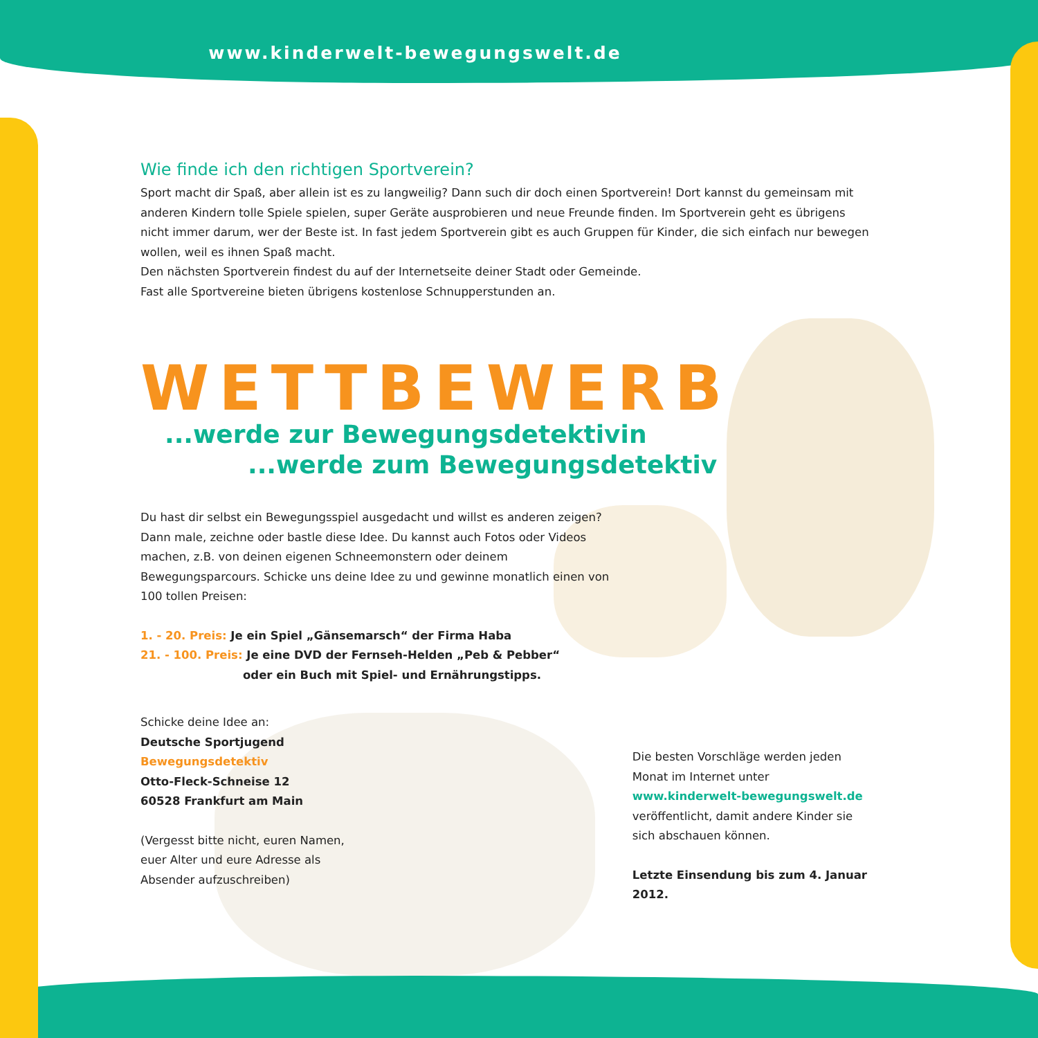www.kinderwelt-bewegungswelt.de
Wie finde ich den richtigen Sportverein?
Sport macht dir Spaß, aber allein ist es zu langweilig? Dann such dir doch einen Sportverein! Dort kannst du gemeinsam mit anderen Kindern tolle Spiele spielen, super Geräte ausprobieren und neue Freunde finden. Im Sportverein geht es übrigens nicht immer darum, wer der Beste ist. In fast jedem Sportverein gibt es auch Gruppen für Kinder, die sich einfach nur bewegen wollen, weil es ihnen Spaß macht.
Den nächsten Sportverein findest du auf der Internetseite deiner Stadt oder Gemeinde.
Fast alle Sportvereine bieten übrigens kostenlose Schnupperstunden an.
WETTBEWERB
...werde zur Bewegungsdetektivin
...werde zum Bewegungsdetektiv
Du hast dir selbst ein Bewegungsspiel ausgedacht und willst es anderen zeigen? Dann male, zeichne oder bastle diese Idee. Du kannst auch Fotos oder Videos machen, z.B. von deinen eigenen Schneemonstern oder deinem Bewegungsparcours. Schicke uns deine Idee zu und gewinne monatlich einen von 100 tollen Preisen:
1. - 20. Preis: Je ein Spiel „Gänsemarsch“ der Firma Haba
21. - 100. Preis: Je eine DVD der Fernseh-Helden „Peb & Pebber“
oder ein Buch mit Spiel- und Ernährungstipps.
Schicke deine Idee an:
Deutsche Sportjugend
Bewegungsdetektiv
Otto-Fleck-Schneise 12
60528 Frankfurt am Main
(Vergesst bitte nicht, euren Namen,
euer Alter und eure Adresse als
Absender aufzuschreiben)
Die besten Vorschläge werden jeden Monat im Internet unter www.kinderwelt-bewegungswelt.de veröffentlicht, damit andere Kinder sie sich abschauen können.
Letzte Einsendung bis zum 4. Januar 2012.